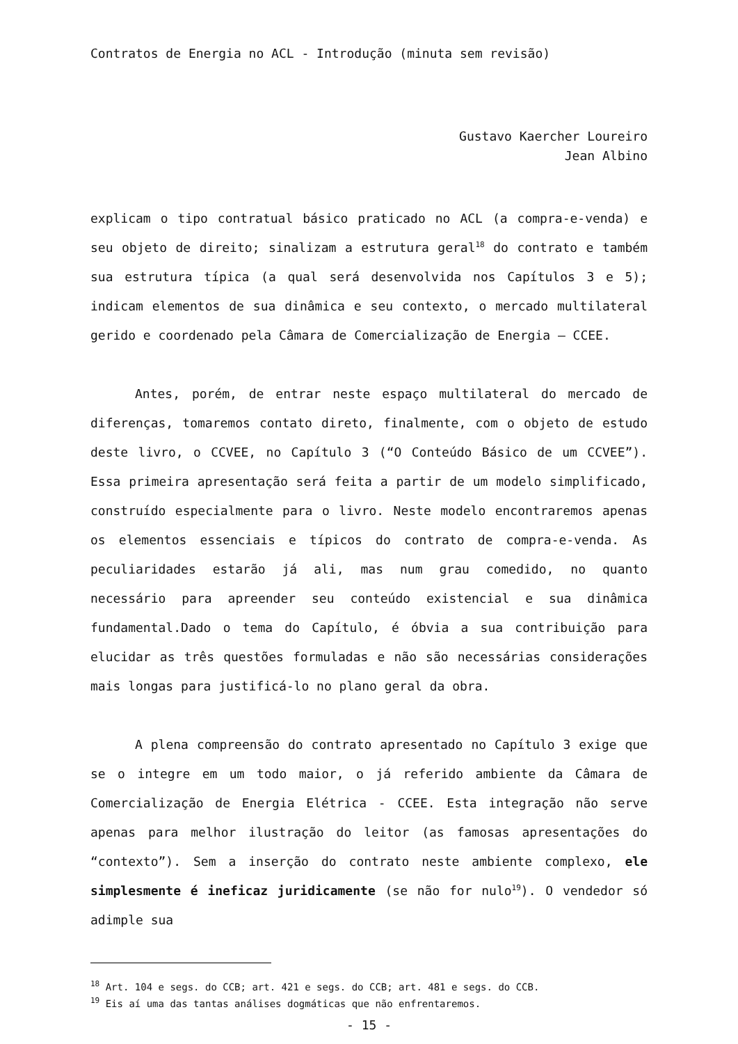Contratos de Energia no ACL - Introdução (minuta sem revisão)
Gustavo Kaercher Loureiro
Jean Albino
explicam o tipo contratual básico praticado no ACL (a compra-e-venda) e seu objeto de direito; sinalizam a estrutura geral<sup>18</sup> do contrato e também sua estrutura típica (a qual será desenvolvida nos Capítulos 3 e 5); indicam elementos de sua dinâmica e seu contexto, o mercado multilateral gerido e coordenado pela Câmara de Comercialização de Energia – CCEE.
Antes, porém, de entrar neste espaço multilateral do mercado de diferenças, tomaremos contato direto, finalmente, com o objeto de estudo deste livro, o CCVEE, no Capítulo 3 (“O Conteúdo Básico de um CCVEE”). Essa primeira apresentação será feita a partir de um modelo simplificado, construído especialmente para o livro. Neste modelo encontraremos apenas os elementos essenciais e típicos do contrato de compra-e-venda. As peculiaridades estarão já ali, mas num grau comedido, no quanto necessário para apreender seu conteúdo existencial e sua dinâmica fundamental.Dado o tema do Capítulo, é óbvia a sua contribuição para elucidar as três questões formuladas e não são necessárias considerações mais longas para justificá-lo no plano geral da obra.
A plena compreensão do contrato apresentado no Capítulo 3 exige que se o integre em um todo maior, o já referido ambiente da Câmara de Comercialização de Energia Elétrica - CCEE. Esta integração não serve apenas para melhor ilustração do leitor (as famosas apresentações do “contexto”). Sem a inserção do contrato neste ambiente complexo, ele simplesmente é ineficaz juridicamente (se não for nulo<sup>19</sup>). O vendedor só adimple sua
<sup>18</sup> Art. 104 e segs. do CCB; art. 421 e segs. do CCB; art. 481 e segs. do CCB.
<sup>19</sup> Eis aí uma das tantas análises dogmáticas que não enfrentaremos.
- 15 -